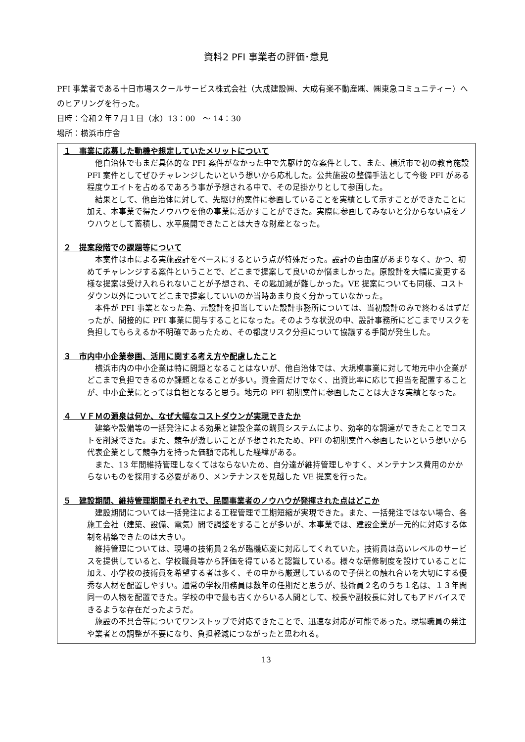資料2 PFI 事業者の評価･意見
PFI 事業者である十日市場スクールサービス株式会社（大成建設㈱、大成有楽不動産㈱、㈱東急コミュニティー）へのヒアリングを行った。
日時：令和２年７月１日（水）13：00　～ 14：30
場所：横浜市庁舎
１　事業に応募した動機や想定していたメリットについて
他自治体でもまだ具体的な PFI 案件がなかった中で先駆け的な案件として、また、横浜市で初の教育施設 PFI 案件としてぜひチャレンジしたいという想いから応札した。公共施設の整備手法として今後 PFI がある程度ウエイトを占めるであろう事が予想される中で、その足掛かりとして参画した。
結果として、他自治体に対して、先駆け的案件に参画していることを実績として示すことができたことに加え、本事業で得たノウハウを他の事業に活かすことができた。実際に参画してみないと分からない点をノウハウとして蓄積し、水平展開できたことは大きな財産となった。
２　提案段階での課題等について
本案件は市による実施設計をベースにするという点が特殊だった。設計の自由度があまりなく、かつ、初めてチャレンジする案件ということで、どこまで提案して良いのか悩ましかった。原設計を大幅に変更する様な提案は受け入れられないことが予想され、その匙加減が難しかった。VE 提案についても同様、コストダウン以外についてどこまで提案していいのか当時あまり良く分かっていなかった。
本件が PFI 事業となった為、元設計を担当していた設計事務所については、当初設計のみで終わるはずだったが、間接的に PFI 事業に関与することになった。そのような状況の中、設計事務所にどこまでリスクを負担してもらえるか不明確であったため、その都度リスク分担について協議する手間が発生した。
３　市内中小企業参画、活用に関する考え方や配慮したこと
横浜市内の中小企業は特に問題となることはないが、他自治体では、大規模事業に対して地元中小企業がどこまで負担できるのか課題となることが多い。資金面だけでなく、出資比率に応じて担当を配置することが、中小企業にとっては負担となると思う。地元の PFI 初期案件に参画したことは大きな実績となった。
４　ＶＦＭの源泉は何か、なぜ大幅なコストダウンが実現できたか
建築や設備等の一括発注による効果と建設企業の購買システムにより、効率的な調達ができたことでコストを削減できた。また、競争が激しいことが予想されたため、PFI の初期案件へ参画したいという想いから代表企業として競争力を持った価額で応札した経緯がある。
また、13 年間維持管理しなくてはならないため、自分達が維持管理しやすく、メンテナンス費用のかからないものを採用する必要があり、メンテナンスを見越した VE 提案を行った。
５　建設期間、維持管理期間それぞれで、民間事業者のノウハウが発揮された点はどこか
建設期間については一括発注による工程管理で工期短縮が実現できた。また、一括発注ではない場合、各施工会社（建築、設備、電気）間で調整をすることが多いが、本事業では、建設企業が一元的に対応する体制を構築できたのは大きい。
維持管理については、現場の技術員２名が臨機応変に対応してくれていた。技術員は高いレベルのサービスを提供していると、学校職員等から評価を得ていると認識している。様々な研修制度を設けていることに加え、小学校の技術員を希望する者は多く、その中から厳選しているので子供との触れ合いを大切にする優秀な人材を配置しやすい。通常の学校用務員は数年の任期だと思うが、技術員２名のうち１名は、１３年間同一の人物を配置できた。学校の中で最も古くからいる人間として、校長や副校長に対してもアドバイスできるような存在だったようだ。
施設の不具合等についてワンストップで対応できたことで、迅速な対応が可能であった。現場職員の発注や業者との調整が不要になり、負担軽減につながったと思われる。
13